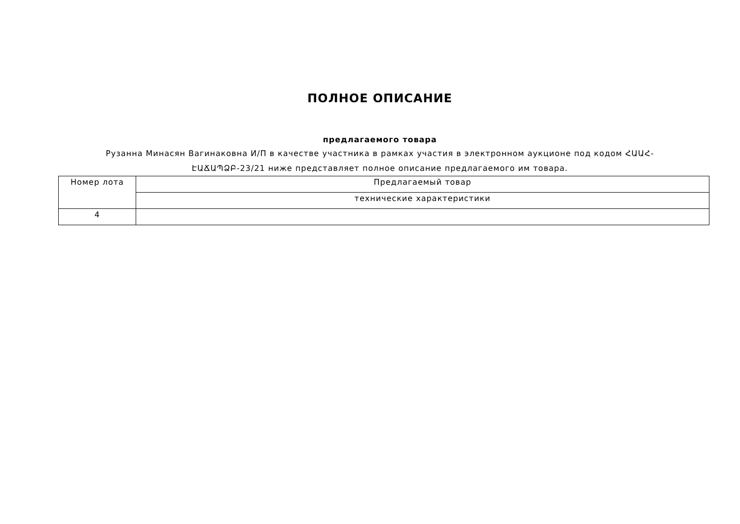ПОЛНОЕ ОПИСАНИЕ
предлагаемого товара
Рузанна Минасян Вагинаковна И/П в качестве участника в рамках участия в электронном аукционе под кодом ՀԱԱՀ-ԷԱՃԱՊՁԲ-23/21 ниже представляет полное описание предлагаемого им товара.
| Номер лота | Предлагаемый товар |
| --- | --- |
| | технические характеристики |
| 4 | |